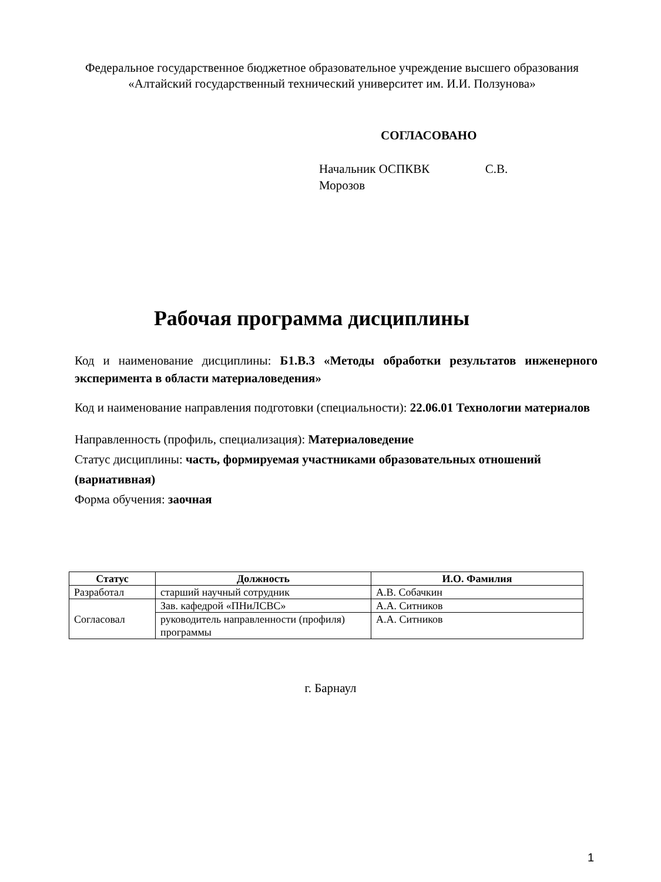Федеральное государственное бюджетное образовательное учреждение высшего образования
«Алтайский государственный технический университет им. И.И. Ползунова»
СОГЛАСОВАНО
Начальник ОСПКВК С.В. Морозов
Рабочая программа дисциплины
Код и наименование дисциплины: Б1.В.3 «Методы обработки результатов инженерного эксперимента в области материаловедения»
Код и наименование направления подготовки (специальности): 22.06.01 Технологии материалов
Направленность (профиль, специализация): Материаловедение
Статус дисциплины: часть, формируемая участниками образовательных отношений (вариативная)
Форма обучения: заочная
| Статус | Должность | И.О. Фамилия |
| --- | --- | --- |
| Разработал | старший научный сотрудник | А.В. Собачкин |
| Согласовал | Зав. кафедрой «ПНиЛСВС» | А.А. Ситников |
| | руководитель направленности (профиля) программы | А.А. Ситников |
г. Барнаул
1